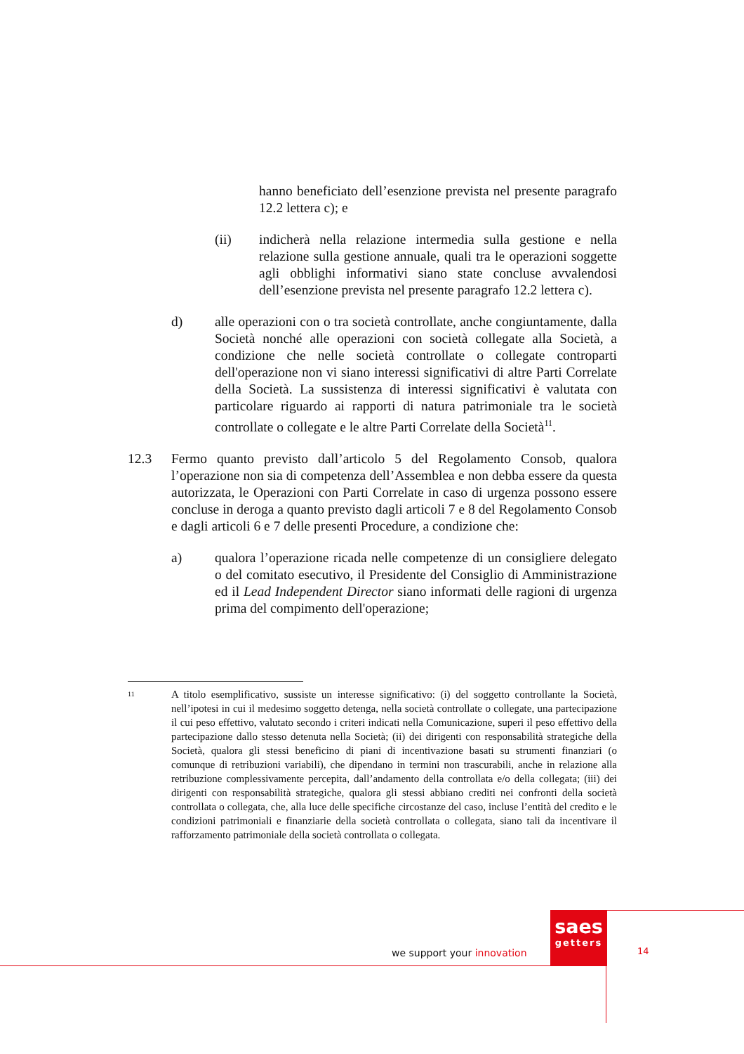hanno beneficiato dell’esenzione prevista nel presente paragrafo 12.2 lettera c); e
(ii) indicherà nella relazione intermedia sulla gestione e nella relazione sulla gestione annuale, quali tra le operazioni soggette agli obblighi informativi siano state concluse avvalendosi dell’esenzione prevista nel presente paragrafo 12.2 lettera c).
d) alle operazioni con o tra società controllate, anche congiuntamente, dalla Società nonché alle operazioni con società collegate alla Società, a condizione che nelle società controllate o collegate controparti dell'operazione non vi siano interessi significativi di altre Parti Correlate della Società. La sussistenza di interessi significativi è valutata con particolare riguardo ai rapporti di natura patrimoniale tra le società controllate o collegate e le altre Parti Correlate della Società<sup>11</sup>.
12.3 Fermo quanto previsto dall’articolo 5 del Regolamento Consob, qualora l’operazione non sia di competenza dell’Assemblea e non debba essere da questa autorizzata, le Operazioni con Parti Correlate in caso di urgenza possono essere concluse in deroga a quanto previsto dagli articoli 7 e 8 del Regolamento Consob e dagli articoli 6 e 7 delle presenti Procedure, a condizione che:
a) qualora l’operazione ricada nelle competenze di un consigliere delegato o del comitato esecutivo, il Presidente del Consiglio di Amministrazione ed il Lead Independent Director siano informati delle ragioni di urgenza prima del compimento dell'operazione;
<sup>11</sup>
A titolo esemplificativo, sussiste un interesse significativo: (i) del soggetto controllante la Società, nell’ipotesi in cui il medesimo soggetto detenga, nella società controllate o collegate, una partecipazione il cui peso effettivo, valutato secondo i criteri indicati nella Comunicazione, superi il peso effettivo della partecipazione dallo stesso detenuta nella Società; (ii) dei dirigenti con responsabilità strategiche della Società, qualora gli stessi beneficino di piani di incentivazione basati su strumenti finanziari (o comunque di retribuzioni variabili), che dipendano in termini non trascurabili, anche in relazione alla retribuzione complessivamente percepita, dall’andamento della controllata e/o della collegata; (iii) dei dirigenti con responsabilità strategiche, qualora gli stessi abbiano crediti nei confronti della società controllata o collegata, che, alla luce delle specifiche circostanze del caso, incluse l’entità del credito e le condizioni patrimoniali e finanziarie della società controllata o collegata, siano tali da incentivare il rafforzamento patrimoniale della società controllata o collegata.
saes
getters
we support your innovation 14